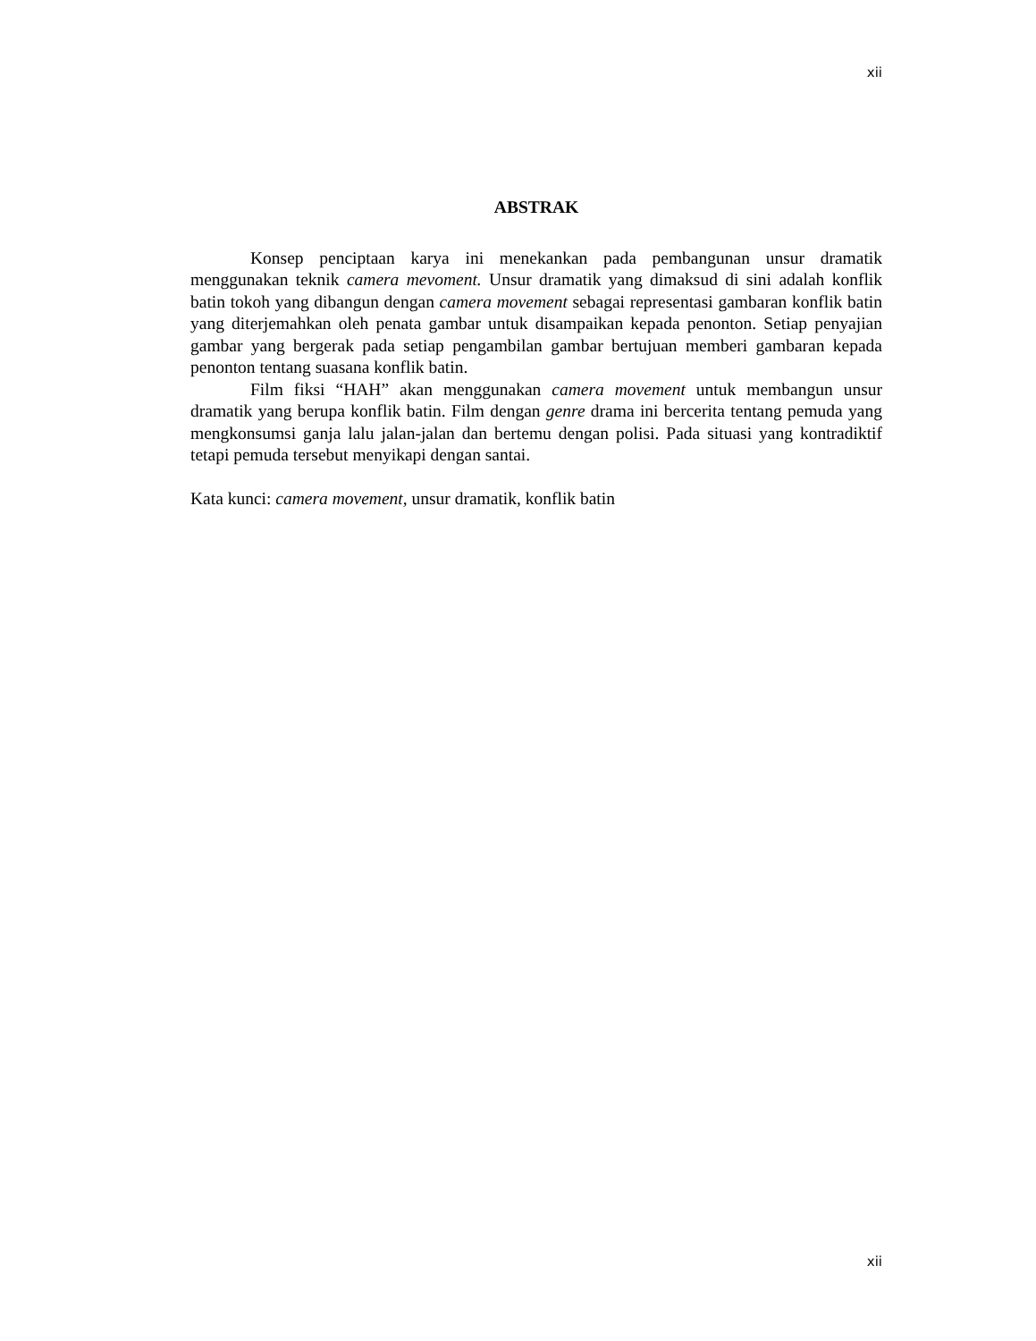xii
ABSTRAK
Konsep penciptaan karya ini menekankan pada pembangunan unsur dramatik menggunakan teknik camera mevoment. Unsur dramatik yang dimaksud di sini adalah konflik batin tokoh yang dibangun dengan camera movement sebagai representasi gambaran konflik batin yang diterjemahkan oleh penata gambar untuk disampaikan kepada penonton. Setiap penyajian gambar yang bergerak pada setiap pengambilan gambar bertujuan memberi gambaran kepada penonton tentang suasana konflik batin.
Film fiksi “HAH” akan menggunakan camera movement untuk membangun unsur dramatik yang berupa konflik batin. Film dengan genre drama ini bercerita tentang pemuda yang mengkonsumsi ganja lalu jalan-jalan dan bertemu dengan polisi. Pada situasi yang kontradiktif tetapi pemuda tersebut menyikapi dengan santai.
Kata kunci: camera movement, unsur dramatik, konflik batin
xii